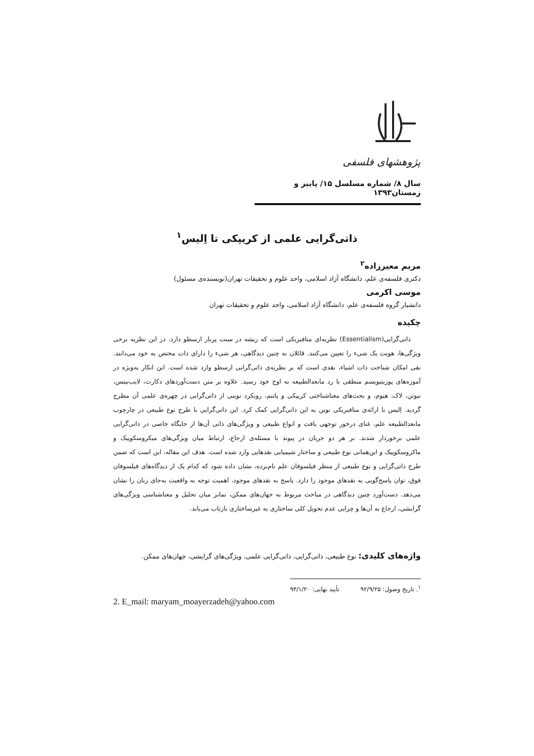پژوهشهای فلسفی
سال ۸/ شماره مسلسل ۱۵/ پاییز و زمستان۱۳۹۳
ذاتی‌گرایی علمی از کریپکی تا اِلیس<sup>۱</sup>
مریم معیرزاده<sup>۲</sup>
دکتری فلسفه‌ی علم، دانشگاه آزاد اسلامی، واحد علوم و تحقیقات تهران(نویسنده‌ی مسئول)
موسی اکرمی
دانشیار گروه فلسفه‌ی علم، دانشگاه آزاد اسلامی، واحد علوم و تحقیقات تهران
چکیده
ذاتی‌گرایی(Essentialism) نظریه‌ای متافیزیکی است که ریشه در سنت پربار ارسطو دارد. در این نظریه برخی ویژگی‌ها، هویت یک شیء را تعیین می‌کنند. قائلان به چنین دیدگاهی، هر شیء را دارای ذات مختص به خود می‌دانند. نفی امکان شناخت ذات اشیاء، نقدی است که بر نظریه‌ی ذاتی‌گرایی ارسطو وارد شده است. این انکار به‌ویژه در آموزه‌های پوزیتیویسم منطقی با رد مابعدالطبیعه به اوج خود رسید. علاوه بر متن دست‌آوردهای دکارت، لایب‌نیتس، نیوتن، لاک، هیوم، و بحث‌های معناشناختی کریپکی و پاتنم، رویکرد نوینی از ذاتی‌گرایی در چهره‌ی علمی آن مطرح گردید. اِلیس با ارائه‌ی متافیریکی نوین به این ذاتی‌گرایی کمک کرد. این ذاتی‌گرایی با طرح نوع طبیعی در چارچوب مابعدالطبیعه علم، غنای درخور توجهی یافت و انواع طبیعی و ویژگی‌های ذاتی آن‌ها از جایگاه خاصی در ذاتی‌گرایی علمی برخوردار شدند. بر هر دو جریان در پیوند با مسئله‌ی ارجاع، ارتباط میان ویژگی‌های میکروسکوپیک و ماکروسکوپیک و این‌همانی نوع طبیعی و ساختار شیمیایی نقدهایی وارد شده است. هدف این مقاله، این است که ضمن طرح ذاتی‌گرایی و نوع طبیعی از منظر فیلسوفان علم نام‌برده، نشان داده شود که کدام یک از دیدگاه‌های فیلسوفان فوق، توان پاسخ‌گویی به نقدهای موجود را دارد. پاسخ به نقدهای موجود، اهمیت توجه به واقعیت به‌جای زبان را نشان می‌دهد. دست‌آورد چنین دیدگاهی در مباحث مربوط به جهان‌های ممکن، تمایز میان تحلیل و معناشناسی ویژگی‌های گرایشی، ارجاع به آن‌ها و چرایی عدم تحویل کلی ساختاری به غیرساختاری بازتاب می‌یابد.
واژه‌های کلیدی: نوع طبیعی، ذاتی‌گرایی، ذاتی‌گرایی علمی، ویژگی‌های گرایشی، جهان‌های ممکن.
<sup>۱</sup>. تاریخ وصول: ۹۲/۹/۲۵ تأیید نهایی: ۹۳/۱/۲۰
2. E_mail: maryam_moayerzadeh@yahoo.com